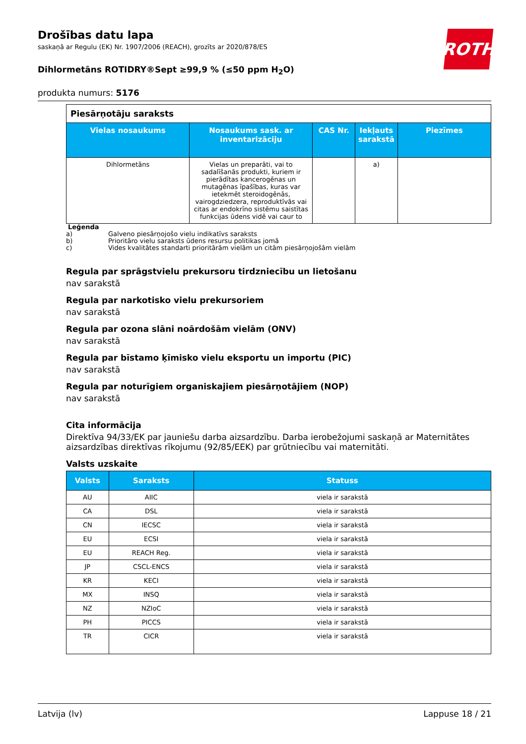ROTH
Drošības datu lapa
saskaņā ar Regulu (EK) Nr. 1907/2006 (REACH), grozīts ar 2020/878/ES
Dihlormetāns ROTIDRY®Sept ≥99,9 % (≤50 ppm H<sub>2</sub>O)
produkta numurs: 5176
| Piesārņotāju saraksts | | | | |
| --- | --- | --- | --- | --- |
| Vielas nosaukums | Nosaukums sask. ar inventarizāciju | CAS Nr. | Iekļauts sarakstā | Piezīmes |
| Dihlormetāns | Vielas un preparāti, vai to sadalīšanās produkti, kuriem ir pierādītas kancerogēnas un mutagēnas īpašības, kuras var ietekmēt steroidogēnās, vairogdziedzera, reproduktīvās vai citas ar endokrīno sistēmu saistītas funkcijas ūdens vidē vai caur to | | a) | |
Leģenda
a) Galveno piesārņojošo vielu indikatīvs saraksts
b) Prioritāro vielu saraksts ūdens resursu politikas jomā
c) Vides kvalitātes standarti prioritārām vielām un citām piesārņojošām vielām
Regula par sprāgstvielu prekursoru tirdzniecību un lietošanu
nav sarakstā
Regula par narkotisko vielu prekursoriem
nav sarakstā
Regula par ozona slāni noārdošām vielām (ONV)
nav sarakstā
Regula par bīstamo ķīmisko vielu eksportu un importu (PIC)
nav sarakstā
Regula par noturīgiem organiskajiem piesārņotājiem (NOP)
nav sarakstā
Cita informācija
Direktīva 94/33/EK par jauniešu darba aizsardzību. Darba ierobežojumi saskaņā ar Maternitātes aizsardzības direktīvas rīkojumu (92/85/EEK) par grūtniecību vai maternitāti.
Valsts uzskaite
| Valsts | Saraksts | Statuss |
| --- | --- | --- |
| AU | AIIC | viela ir sarakstā |
| CA | DSL | viela ir sarakstā |
| CN | IECSC | viela ir sarakstā |
| EU | ECSI | viela ir sarakstā |
| EU | REACH Reg. | viela ir sarakstā |
| JP | CSCL-ENCS | viela ir sarakstā |
| KR | KECI | viela ir sarakstā |
| MX | INSQ | viela ir sarakstā |
| NZ | NZIoC | viela ir sarakstā |
| PH | PICCS | viela ir sarakstā |
| TR | CICR | viela ir sarakstā |
Latvija (lv) Lappuse 18 / 21